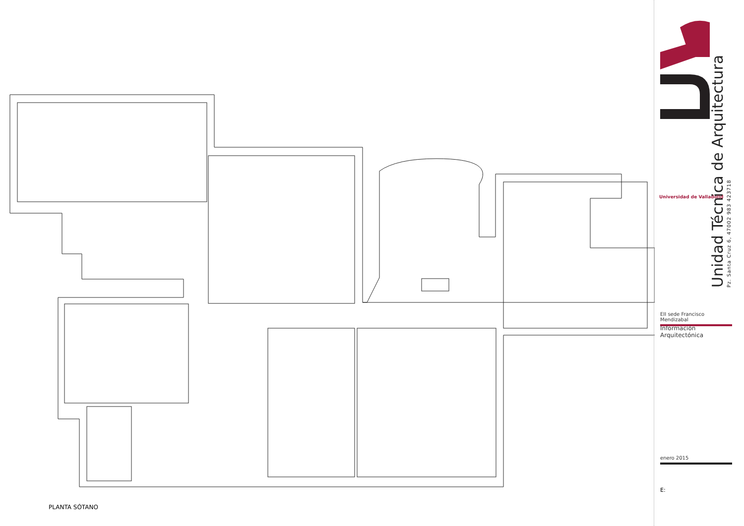Unidad Técnica de Arquitectura
Pz. Santa Cruz 6, 47002 983 423718
Universidad de Valladolid
EII sede Francisco Mendizabal
Información
Arquitectónica
enero 2015
E:
PLANTA SÓTANO